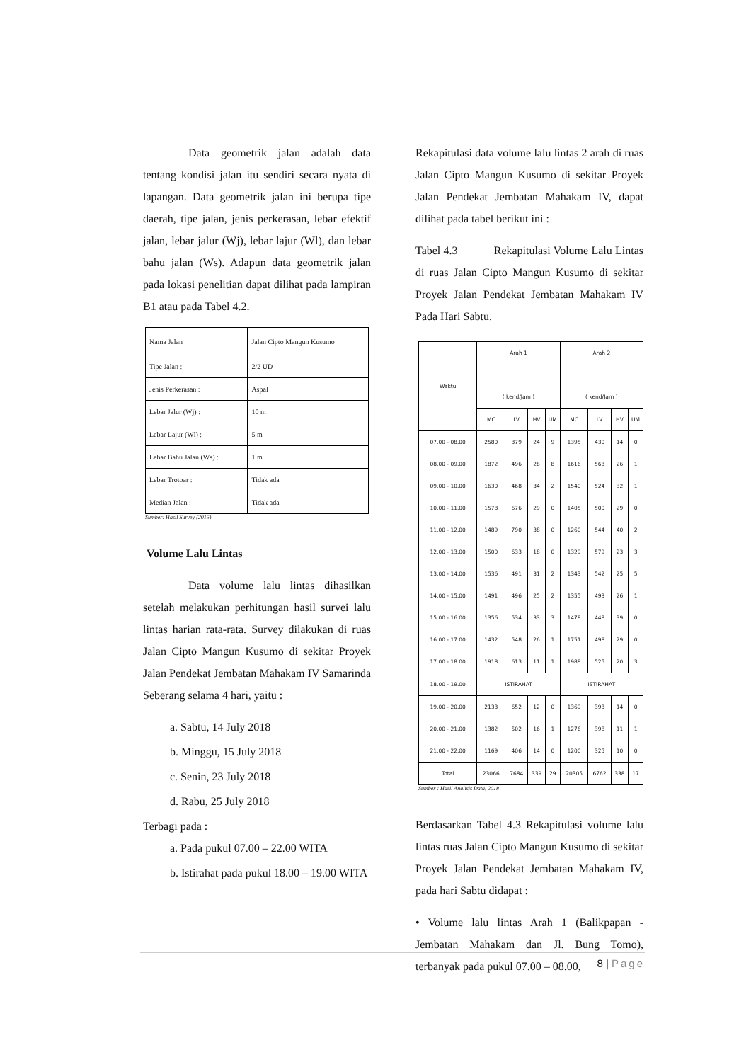Data geometrik jalan adalah data tentang kondisi jalan itu sendiri secara nyata di lapangan. Data geometrik jalan ini berupa tipe daerah, tipe jalan, jenis perkerasan, lebar efektif jalan, lebar jalur (Wj), lebar lajur (Wl), dan lebar bahu jalan (Ws). Adapun data geometrik jalan pada lokasi penelitian dapat dilihat pada lampiran B1 atau pada Tabel 4.2.
| Nama Jalan | Jalan Cipto Mangun Kusumo |
| Tipe Jalan : | 2/2 UD |
| Jenis Perkerasan : | Aspal |
| Lebar Jalur (Wj) : | 10 m |
| Lebar Lajur (Wl) : | 5 m |
| Lebar Bahu Jalan (Ws) : | 1 m |
| Lebar Trotoar : | Tidak ada |
| Median Jalan : | Tidak ada |
Sumber: Hasil Survey (2015)
Volume Lalu Lintas
Data volume lalu lintas dihasilkan setelah melakukan perhitungan hasil survei lalu lintas harian rata-rata. Survey dilakukan di ruas Jalan Cipto Mangun Kusumo di sekitar Proyek Jalan Pendekat Jembatan Mahakam IV Samarinda Seberang selama 4 hari, yaitu :
a. Sabtu, 14 July 2018
b. Minggu, 15 July 2018
c. Senin, 23 July 2018
d. Rabu, 25 July 2018
Terbagi pada :
a. Pada pukul 07.00 – 22.00 WITA
b. Istirahat pada pukul 18.00 – 19.00 WITA
Rekapitulasi data volume lalu lintas 2 arah di ruas Jalan Cipto Mangun Kusumo di sekitar Proyek Jalan Pendekat Jembatan Mahakam IV, dapat dilihat pada tabel berikut ini :
Tabel 4.3 Rekapitulasi Volume Lalu Lintas di ruas Jalan Cipto Mangun Kusumo di sekitar Proyek Jalan Pendekat Jembatan Mahakam IV Pada Hari Sabtu.
| Waktu | Arah 1 ( kend/Jam ) | | | | Arah 2 ( kend/Jam ) | | | |
| --- | --- | --- | --- | --- | --- | --- | --- | --- |
| | MC | LV | HV | UM | MC | LV | HV | UM |
| 07.00 - 08.00 | 2580 | 379 | 24 | 9 | 1395 | 430 | 14 | 0 |
| 08.00 - 09.00 | 1872 | 496 | 28 | 8 | 1616 | 563 | 26 | 1 |
| 09.00 - 10.00 | 1630 | 468 | 34 | 2 | 1540 | 524 | 32 | 1 |
| 10.00 - 11.00 | 1578 | 676 | 29 | 0 | 1405 | 500 | 29 | 0 |
| 11.00 - 12.00 | 1489 | 790 | 38 | 0 | 1260 | 544 | 40 | 2 |
| 12.00 - 13.00 | 1500 | 633 | 18 | 0 | 1329 | 579 | 23 | 3 |
| 13.00 - 14.00 | 1536 | 491 | 31 | 2 | 1343 | 542 | 25 | 5 |
| 14.00 - 15.00 | 1491 | 496 | 25 | 2 | 1355 | 493 | 26 | 1 |
| 15.00 - 16.00 | 1356 | 534 | 33 | 3 | 1478 | 448 | 39 | 0 |
| 16.00 - 17.00 | 1432 | 548 | 26 | 1 | 1751 | 498 | 29 | 0 |
| 17.00 - 18.00 | 1918 | 613 | 11 | 1 | 1988 | 525 | 20 | 3 |
| 18.00 - 19.00 | ISTIRAHAT | | | | ISTIRAHAT | | | |
| 19.00 - 20.00 | 2133 | 652 | 12 | 0 | 1369 | 393 | 14 | 0 |
| 20.00 - 21.00 | 1382 | 502 | 16 | 1 | 1276 | 398 | 11 | 1 |
| 21.00 - 22.00 | 1169 | 406 | 14 | 0 | 1200 | 325 | 10 | 0 |
| Total | 23066 | 7684 | 339 | 29 | 20305 | 6762 | 338 | 17 |
Sumber : Hasil Analisis Data, 2018
Berdasarkan Tabel 4.3 Rekapitulasi volume lalu lintas ruas Jalan Cipto Mangun Kusumo di sekitar Proyek Jalan Pendekat Jembatan Mahakam IV, pada hari Sabtu didapat :
• Volume lalu lintas Arah 1 (Balikpapan - Jembatan Mahakam dan Jl. Bung Tomo), terbanyak pada pukul 07.00 – 08.00,
8 | Page